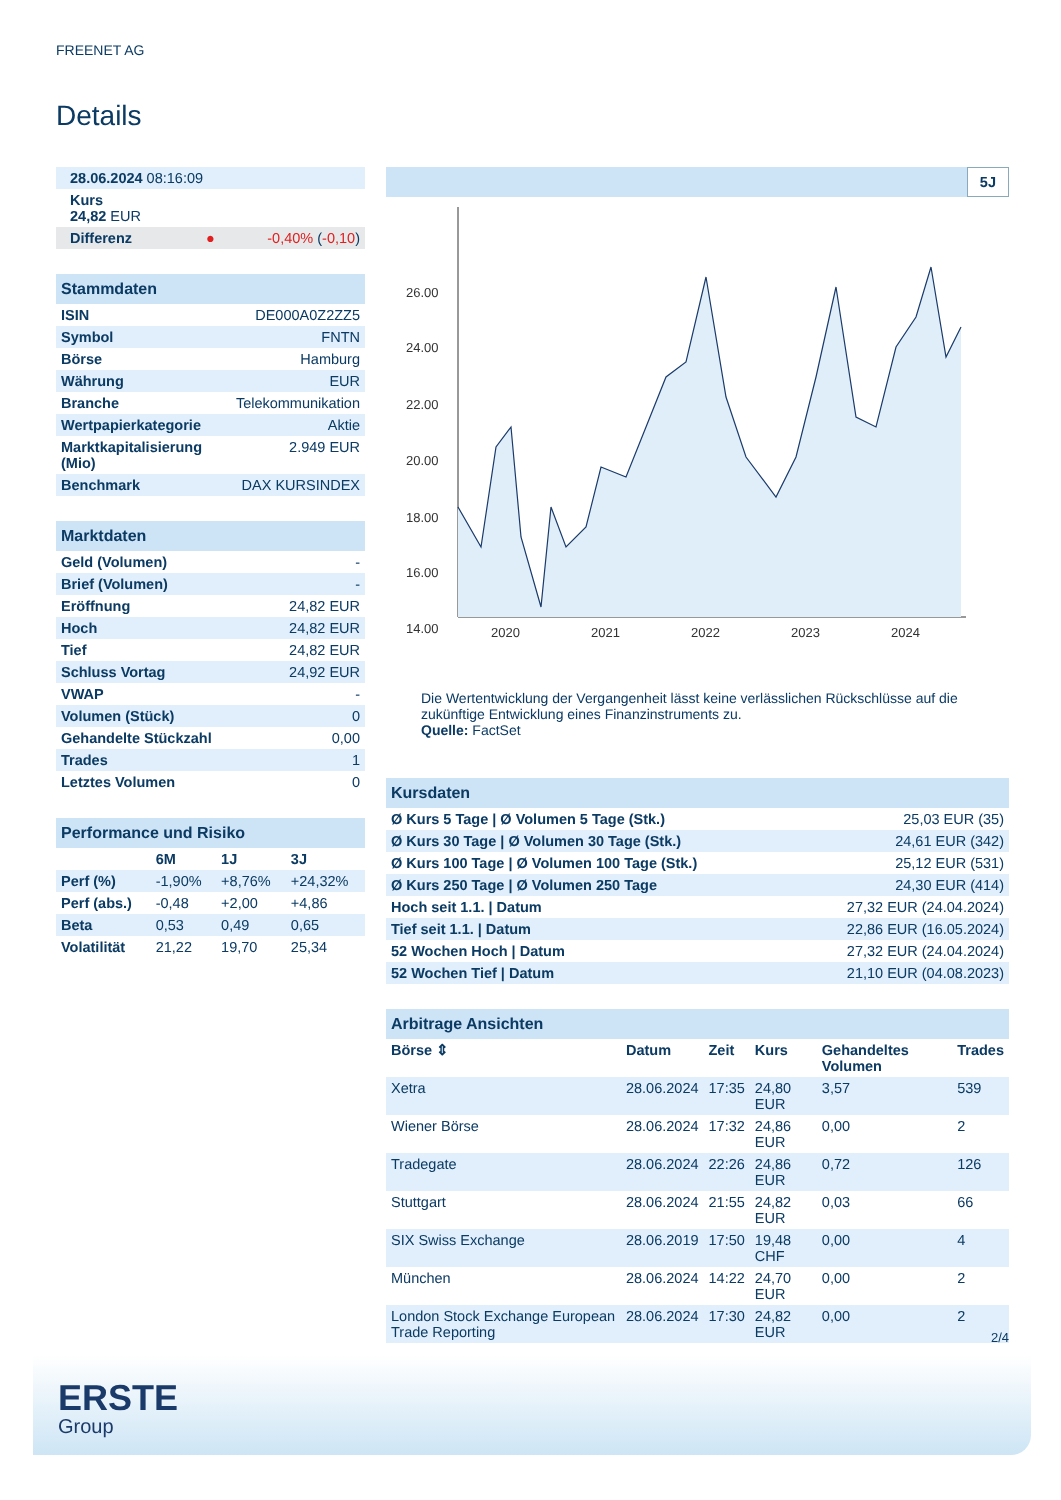FREENET AG
Details
| 28.06.2024 08:16:09 | |
| Kurs 24,82 EUR | |
| Differenz ● | -0,40% ( -0,10 ) |
| Stammdaten | |
| ISIN | DE000A0Z2ZZ5 |
| Symbol | FNTN |
| Börse | Hamburg |
| Währung | EUR |
| Branche | Telekommunikation |
| Wertpapierkategorie | Aktie |
| Marktkapitalisierung (Mio) | 2.949 EUR |
| Benchmark | DAX KURSINDEX |
| Marktdaten | |
| Geld (Volumen) | - |
| Brief (Volumen) | - |
| Eröffnung | 24,82 EUR |
| Hoch | 24,82 EUR |
| Tief | 24,82 EUR |
| Schluss Vortag | 24,92 EUR |
| VWAP | - |
| Volumen (Stück) | 0 |
| Gehandelte Stückzahl | 0,00 |
| Trades | 1 |
| Letztes Volumen | 0 |
| Performance und Risiko | | | |
| | 6M | 1J | 3J |
| Perf (%) | -1,90% | +8,76% | +24,32% |
| Perf (abs.) | -0,48 | +2,00 | +4,86 |
| Beta | 0,53 | 0,49 | 0,65 |
| Volatilität | 21,22 | 19,70 | 25,34 |
5J
26.00
24.00
22.00
20.00
18.00
16.00
14.00
2020
2021
2022
2023
2024
Die Wertentwicklung der Vergangenheit lässt keine verlässlichen Rückschlüsse auf die zukünftige Entwicklung eines Finanzinstruments zu.
Quelle: FactSet
| Kursdaten | |
| Ø Kurs 5 Tage / Ø Volumen 5 Tage (Stk.) | 25,03 EUR (35) |
| Ø Kurs 30 Tage / Ø Volumen 30 Tage (Stk.) | 24,61 EUR (342) |
| Ø Kurs 100 Tage / Ø Volumen 100 Tage (Stk.) | 25,12 EUR (531) |
| Ø Kurs 250 Tage / Ø Volumen 250 Tage | 24,30 EUR (414) |
| Hoch seit 1.1. / Datum | 27,32 EUR (24.04.2024) |
| Tief seit 1.1. / Datum | 22,86 EUR (16.05.2024) |
| 52 Wochen Hoch / Datum | 27,32 EUR (24.04.2024) |
| 52 Wochen Tief / Datum | 21,10 EUR (04.08.2023) |
| Arbitrage Ansichten | | | | | |
| Börse ⇕ | Datum | Zeit | Kurs | Gehandeltes Volumen | Trades |
| Xetra | 28.06.2024 | 17:35 | 24,80 EUR | 3,57 | 539 |
| Wiener Börse | 28.06.2024 | 17:32 | 24,86 EUR | 0,00 | 2 |
| Tradegate | 28.06.2024 | 22:26 | 24,86 EUR | 0,72 | 126 |
| Stuttgart | 28.06.2024 | 21:55 | 24,82 EUR | 0,03 | 66 |
| SIX Swiss Exchange | 28.06.2019 | 17:50 | 19,48 CHF | 0,00 | 4 |
| München | 28.06.2024 | 14:22 | 24,70 EUR | 0,00 | 2 |
| London Stock Exchange European Trade Reporting | 28.06.2024 | 17:30 | 24,82 EUR | 0,00 | 2 |
2/4
ERSTE
Group